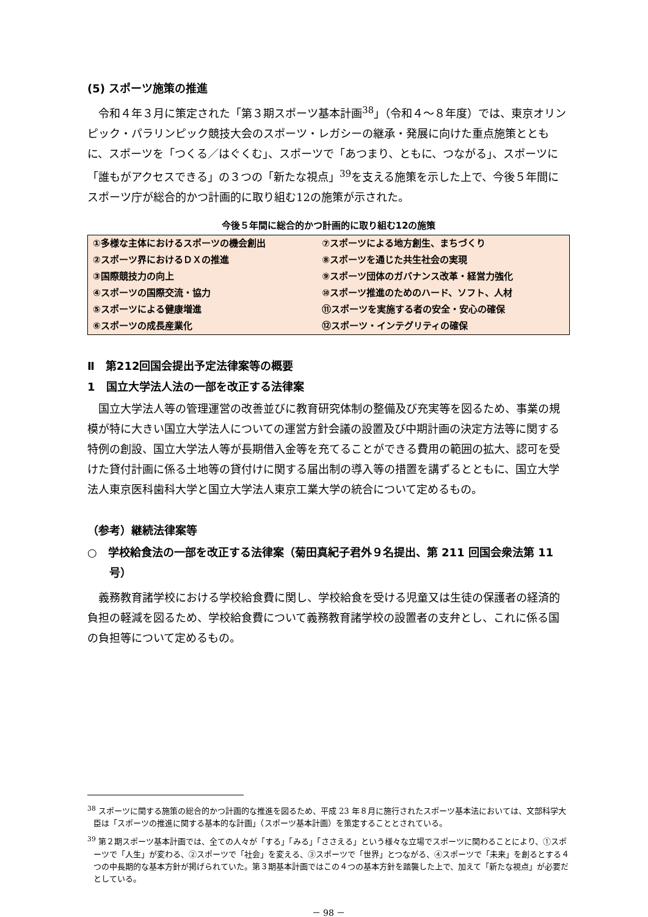(5) スポーツ施策の推進
令和４年３月に策定された「第３期スポーツ基本計画<sup>38</sup>」（令和４～８年度）では、東京オリンピック・パラリンピック競技大会のスポーツ・レガシーの継承・発展に向けた重点施策とともに、スポーツを「つくる／はぐくむ」、スポーツで「あつまり、ともに、つながる」、スポーツに「誰もがアクセスできる」の３つの「新たな視点」<sup>39</sup>を支える施策を示した上で、今後５年間にスポーツ庁が総合的かつ計画的に取り組む12の施策が示された。
今後５年間に総合的かつ計画的に取り組む12の施策
| ①多様な主体におけるスポーツの機会創出 | ⑦スポーツによる地方創生、まちづくり |
| ②スポーツ界におけるＤＸの推進 | ⑧スポーツを通じた共生社会の実現 |
| ③国際競技力の向上 | ⑨スポーツ団体のガバナンス改革・経営力強化 |
| ④スポーツの国際交流・協力 | ⑩スポーツ推進のためのハード、ソフト、人材 |
| ⑤スポーツによる健康増進 | ⑪スポーツを実施する者の安全・安心の確保 |
| ⑥スポーツの成長産業化 | ⑫スポーツ・インテグリティの確保 |
Ⅱ　第212回国会提出予定法律案等の概要
1　国立大学法人法の一部を改正する法律案
国立大学法人等の管理運営の改善並びに教育研究体制の整備及び充実等を図るため、事業の規模が特に大きい国立大学法人についての運営方針会議の設置及び中期計画の決定方法等に関する特例の創設、国立大学法人等が長期借入金等を充てることができる費用の範囲の拡大、認可を受けた貸付計画に係る土地等の貸付けに関する届出制の導入等の措置を講ずるとともに、国立大学法人東京医科歯科大学と国立大学法人東京工業大学の統合について定めるもの。
（参考）継続法律案等
○　学校給食法の一部を改正する法律案（菊田真紀子君外９名提出、第 211 回国会衆法第 11 号）
義務教育諸学校における学校給食費に関し、学校給食を受ける児童又は生徒の保護者の経済的負担の軽減を図るため、学校給食費について義務教育諸学校の設置者の支弁とし、これに係る国の負担等について定めるもの。
<sup>38</sup> スポーツに関する施策の総合的かつ計画的な推進を図るため、平成 23 年８月に施行されたスポーツ基本法においては、文部科学大臣は「スポーツの推進に関する基本的な計画」（スポーツ基本計画）を策定することとされている。
<sup>39</sup> 第２期スポーツ基本計画では、全ての人々が「する」「みる」「ささえる」という様々な立場でスポーツに関わることにより、①スポーツで「人生」が変わる、②スポーツで「社会」を変える、③スポーツで「世界」とつながる、④スポーツで「未来」を創るとする４つの中長期的な基本方針が掲げられていた。第３期基本計画ではこの４つの基本方針を踏襲した上で、加えて「新たな視点」が必要だとしている。
－ 98 －